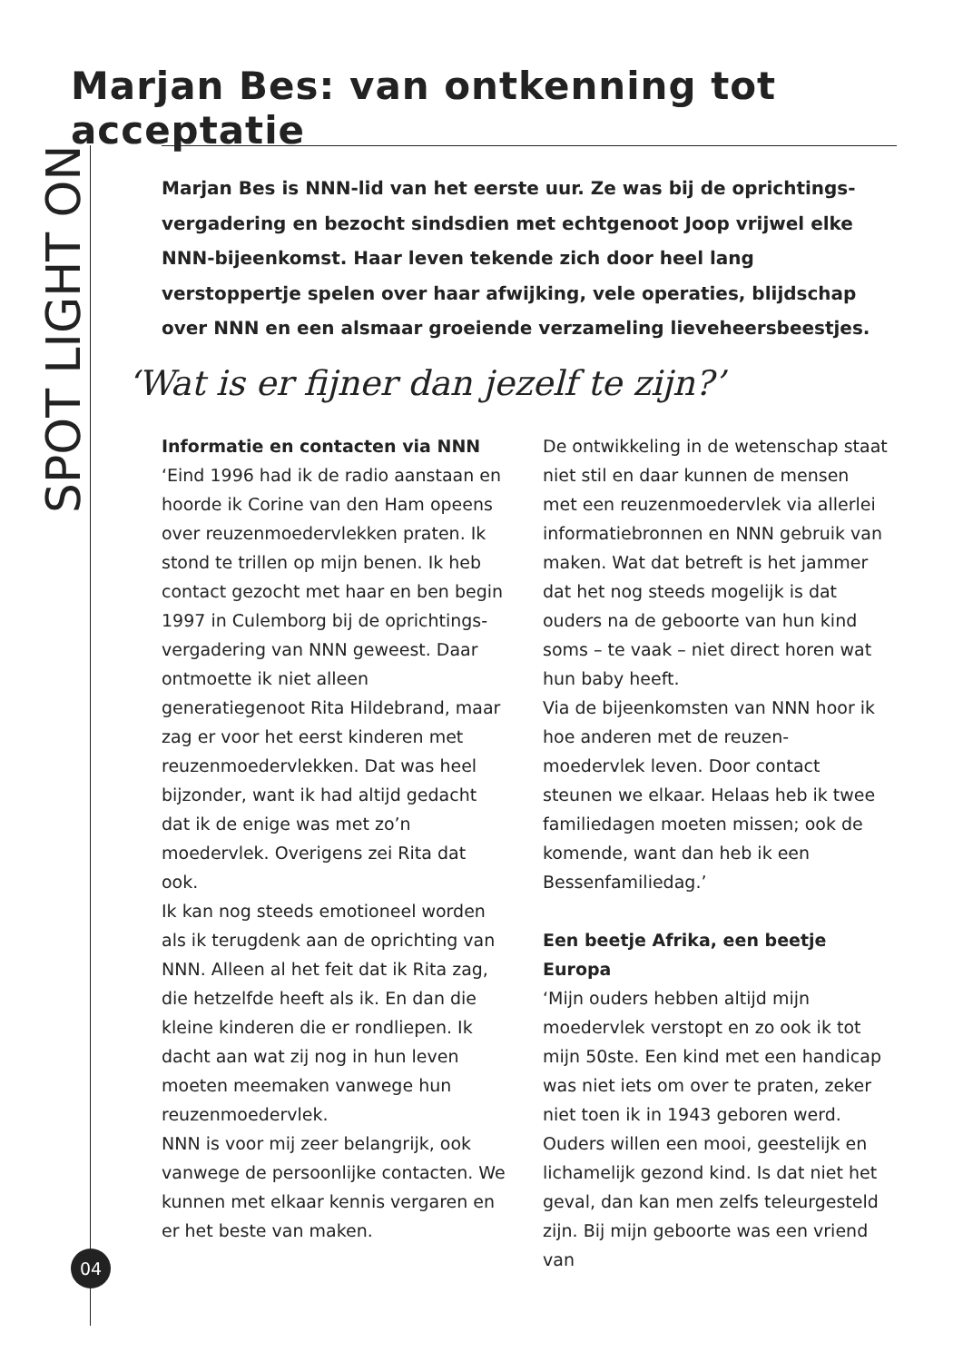Marjan Bes: van ontkenning tot acceptatie
SPOT LIGHT ON
Marjan Bes is NNN-lid van het eerste uur. Ze was bij de oprichtings-vergadering en bezocht sindsdien met echtgenoot Joop vrijwel elke NNN-bijeenkomst. Haar leven tekende zich door heel lang verstoppertje spelen over haar afwijking, vele operaties, blijdschap over NNN en een alsmaar groeiende verzameling lieveheersbeestjes.
‘Wat is er fijner dan jezelf te zijn?’
Informatie en contacten via NNN
‘Eind 1996 had ik de radio aanstaan en hoorde ik Corine van den Ham opeens over reuzenmoedervlekken praten. Ik stond te trillen op mijn benen. Ik heb contact gezocht met haar en ben begin 1997 in Culemborg bij de oprichtings-vergadering van NNN geweest. Daar ontmoette ik niet alleen generatiegenoot Rita Hildebrand, maar zag er voor het eerst kinderen met reuzenmoedervlekken. Dat was heel bijzonder, want ik had altijd gedacht dat ik de enige was met zo’n moedervlek. Overigens zei Rita dat ook.
Ik kan nog steeds emotioneel worden als ik terugdenk aan de oprichting van NNN. Alleen al het feit dat ik Rita zag, die hetzelfde heeft als ik. En dan die kleine kinderen die er rondliepen. Ik dacht aan wat zij nog in hun leven moeten meemaken vanwege hun reuzenmoedervlek.
NNN is voor mij zeer belangrijk, ook vanwege de persoonlijke contacten. We kunnen met elkaar kennis vergaren en er het beste van maken.
De ontwikkeling in de wetenschap staat niet stil en daar kunnen de mensen met een reuzenmoedervlek via allerlei informatiebronnen en NNN gebruik van maken. Wat dat betreft is het jammer dat het nog steeds mogelijk is dat ouders na de geboorte van hun kind soms – te vaak – niet direct horen wat hun baby heeft.
Via de bijeenkomsten van NNN hoor ik hoe anderen met de reuzen-moedervlek leven. Door contact steunen we elkaar. Helaas heb ik twee familiedagen moeten missen; ook de komende, want dan heb ik een Bessenfamiliedag.’
Een beetje Afrika, een beetje Europa
‘Mijn ouders hebben altijd mijn moedervlek verstopt en zo ook ik tot mijn 50ste. Een kind met een handicap was niet iets om over te praten, zeker niet toen ik in 1943 geboren werd. Ouders willen een mooi, geestelijk en lichamelijk gezond kind. Is dat niet het geval, dan kan men zelfs teleurgesteld zijn. Bij mijn geboorte was een vriend van
04